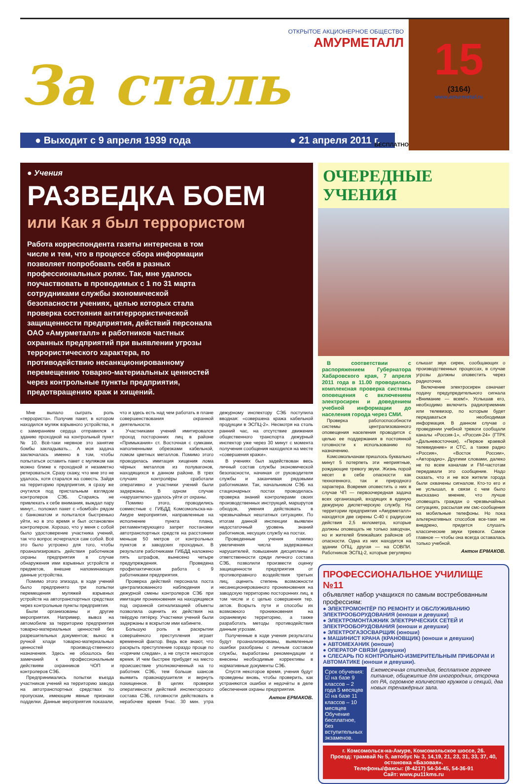ОТКРЫТОЕ АКЦИОНЕРНОЕ ОБЩЕСТВО
АМУРМЕТАЛЛ
За сталь
БЕСПЛАТНО
15
(3164)
www.amurmetal.ru
● Выходит с 9 апреля 1939 года ● 21 апреля 2011 г.
● Учения
РАЗВЕДКА БОЕМ
или Как я был террористом
Работа корреспондента газеты интересна в том числе и тем, что в процессе сбора информации позволяет попробовать себя в разных профессиональных ролях. Так, мне удалось поучаствовать в проводимых с 1 по 31 марта сотрудниками службы экономической безопасности учениях, целью которых стала проверка состояния антитеррористической защищенности предприятия, действий персонала ОАО «Амурметалл» и работников частных охранных предприятий при выявлении угрозы террористического характера, по противодействию несанкционированному перемещению товарно-материальных ценностей через контрольные пункты предприятия, предотвращению краж и хищений.
Мне выпало сыграть роль «террориста». Получив пакет, в котором находился муляж взрывного устройства, я с замиранием сердца отправился к зданию проходной на контрольный пункт № 10. Всё-таки нервное это занятие бомбы закладывать... А моя задача заключалась именно в том, чтобы попытаться оставить пакет с муляжом как можно ближе к проходной и незаметно ретироваться. Сразу скажу, что мне это не удалось, хотя старался на совесть. Зайдя на территорию предприятия, я сразу же очутился под пристальным взглядом контролеров СЭБ. Стараясь не привлекать к себе внимания, выждал пару минут... положил пакет с «бомбой» рядом с банкоматом и попытался быстренько уйти, но в это время и был остановлен контролером. Хорошо, что у меня с собой было удостоверение участника учений, так что вопрос исчерпался сам собой. Всё это было устроено для того, чтобы проанализировать действия работников охраны предприятия в случае обнаружения ими взрывных устройств и предметов, внешне напоминающих данные устройства.
Помимо этого эпизода, в ходе учений было предпринято три попытки перемещения муляжей взрывных устройств на автотранспортных средствах через контрольные пункты предприятия.
Были организованы и другие мероприятия. Например, вывоз на автомобиле за территорию предприятия товарно-материальных ценностей без разрешительных документов; вынос в ручной клади товарно-материальных ценностей производ-ственного назначения. Здесь не обошлось без замечаний к профессиональным действиям охранников ЧОП и контролеров СЭБ.
Предпринимались попытки въезда участников учений на территорию завода на автотранспортных средствах по пропускам, имеющим явные признаки подделки. Данные мероприятия показали, что и здесь есть над чем работать в плане совершенствования охранной деятельности.
Участниками учений имитировался проход посторонних лиц в районе «Примыкания» ст. Восточная с сумками, наполненными обрезками кабельной, ломом цветных металлов. Помимо этого проводилась имитация хищения лома чёрных металлов из полувагонов, находящихся в данном районе. В трех случаях контролёры сработали оперативно и участники учений были задержаны. В одном случае «нарушителю» удалось уйти от охраны.
Помимо этого, проводились совместные с ГИБДД Комсомольска-на-Амуре мероприятия, направленные на исполнение пункта плана, регламентирующего запрет постановки автотранспортных средств на расстоянии меньше 50 метров от контрольных пунктов и заводских проходных. В результате работниками ГИБДД наложено пять штрафов, вынесено четыре предупреждения. Проведена профилактическая работа с 9 работниками предприятия.
Проверка действий персонала поста централизованного наблюдения и дежурной смены контролеров СЭБ при имитации проникновения на находящиеся под охранной сигнализацией объекты позволила оценить их действия на твёрдую пятёрку. Участники учений были задержаны в вскрытом ими кабинете.
Большую роль в раскрытии совершённого преступления играет временной фактор. Ведь все знают, что раскрыть преступление гораздо проще по «горячим следам», а не спустя некоторое время. И чем быстрее прибудет на место происшествие уполномоченный на то работник СЭБ, тем больше шансов выявить правонарушителя и вернуть похищенное. В целях проверки оперативности действий инспекторского состава СЭБ, готовности действовать в нерабочее время 5час. 30 мин. утра дежурному инспектору СЭБ поступила вводная: «совершена кража кабельной продукции в ЭСПЦ-2». Несмотря на столь ранний час, на отсутствие движения общественного транспорта дежурный инспектор уже через 30 минут с момента получения сообщения находился на месте «совершения кражи».
В учениях был задействован весь личный состав службы экономической безопасности, начиная от руководителя службы и заканчивая рядовыми работниками. Так, начальником СЭБ на стационарных постах проводилась проверка знаний контролерами своих производственных инструкций, маршрутов обходов, умения действовать в чрезвычайных нештатных ситуациях. По итогам данной инспекции выявлен недостаточный уровень знаний работников, несущих службу на постах.
Проведенные учения помимо увеличения числа задержанных нарушителей, повышения дисциплины и ответственности среди личного состава СЭБ, позволили произвести оценку защищенности предприятия от противоправного воздействия третьих лиц, оценить степень возможности несанкционированного проникновения на заводскую территорию посторонних лиц, в том числе и с целью совершения тер. актов. Вскрыть пути и способы их возможного проникновения на охраняемую территорию, а также разработать методы противодействия данным угрозам.
Полученные в ходе учения результаты будут проанализированы, выявленные ошибки разобраны с личным составом службы, выработаны рекомендации и внесены необходимые коррективы в нормативные документы СЭБ.
Спустя некоторое время, учения будут проведены вновь, чтобы проверить, как устраняются ошибки и недочёты в деле обеспечения охраны предприятия.
Антон ЕРМАКОВ.
ОЧЕРЕДНЫЕ УЧЕНИЯ
В соответствии с распоряжением Губернатора Хабаровского края, 7 апреля 2011 года в 11.00 проводилась комплексная проверка системы оповещения с включением электросирен и доведением учебной информации до населения города через СМИ.
Проверка работоспособности системы централизованного оповещения населения проводится с целью ее поддержания в постоянной готовности к использованию по назначению.
Комсомольчанам пришлось буквально минут 5 потерпеть эти неприятные, рождающие тревогу звуки. Жизнь порой несет в себе опасности как техногенного, так и природного характера. Вовремя оповестить о них в случае ЧП — первоочередная задача всех организаций, входящих в единую дежурную диспетчерскую службу. На территории предприятия «Амурметалл» находятся две сирены С-40 с радиусом действия 2,5 километра, которые должны оповещать не только заводчан, но и жителей ближайших районов об опасности. Одна из них находится на здании ОПЦ, другая — на СОВПИ. Работников ЭСПЦ-2, которые регулярно слышат звук сирен, сообщающих о производственных процессах, в случае угрозы должны оповестить через радиоточки.
Включение электросирен означает подачу предупредительного сигнала «Внимание — всем!». Услышав его, необходимо включить радиоприемник или телевизор, по которым будет передаваться необходимая информация. В данном случае о проведении учебной тревоги сообщали каналы «Россия-1», «Россия-24» (ГТРК «Дальневосточная), «Первое краевой телевидение» и СТС, а также радио «Россия», «Восток России», «Авторадио». Другими словами, далеко не по всем каналам и FM-частотам передавали это сообщение. Надо сказать, что и не все жители города были охвачены сигналом. Кто-то его и не услышал, в связи с чем было высказано мнение, что лучше оповещать граждан о чрезвычайных ситуациях, рассылая им смс-сообщения на мобильные телефоны. Но пока альтернативных способов все-таки не внедрено, придется слушать классические звуки тревоги. Самое главное — чтобы она всегда оставалась только учебной.
Антон ЕРМАКОВ.
ПРОФЕССИОНАЛЬНОЕ УЧИЛИЩЕ №11
объявляет набор учащихся по самым востребованным профессиям:
● ЭЛЕКТРОМОНТЁР ПО РЕМОНТУ И ОБСЛУЖИВАНИЮ ЭЛЕКТРООБОРУДОВАНИЯ (юноши и девушки)
● ЭЛЕКТРОМОНТАЖНИК ЭЛЕКТРИЧЕСКИХ СЕТЕЙ И ЭЛЕКТРООБОРУДОВАНИЯ (юноши и девушки)
● ЭЛЕКТРОГАЗОСВАРЩИК (юноши)
● МАШИНИСТ КРАНА (КРАНОВЩИК) (юноши и девушки)
● АВТОМЕХАНИК (юноши)
● ОПЕРАТОР СВЯЗИ (девушки)
● СЛЕСАРЬ ПО КОНТРОЛЬНО-ИЗМЕРИТЕЛЬНЫМ ПРИБОРАМ И АВТОМАТИКЕ (юноши и девушки).
Срок обучения:
☑ на базе 9 классов – 2 года 5 месяцев
☑ на базе 11 классов – 10 месяцев
Обучение бесплатное, без вступительных экзаменов.
Ежемесячная стипендия, бесплатное горячее питание, общежитие для иногородних, отсрочка от РА, огромное количество кружков и секций, два новых тренажёрных зала.
г. Комсомольск-на-Амуре, Комсомольское шоссе, 26.
Проезд: трамвай № 5, автобус № 3, 14,19, 21, 23, 31, 33, 37, 40, остановка «Базовая».
Телефоны/факсы: (8-4217) 54-34-45, 54-36-91
Сайт: www.pu11kms.ru